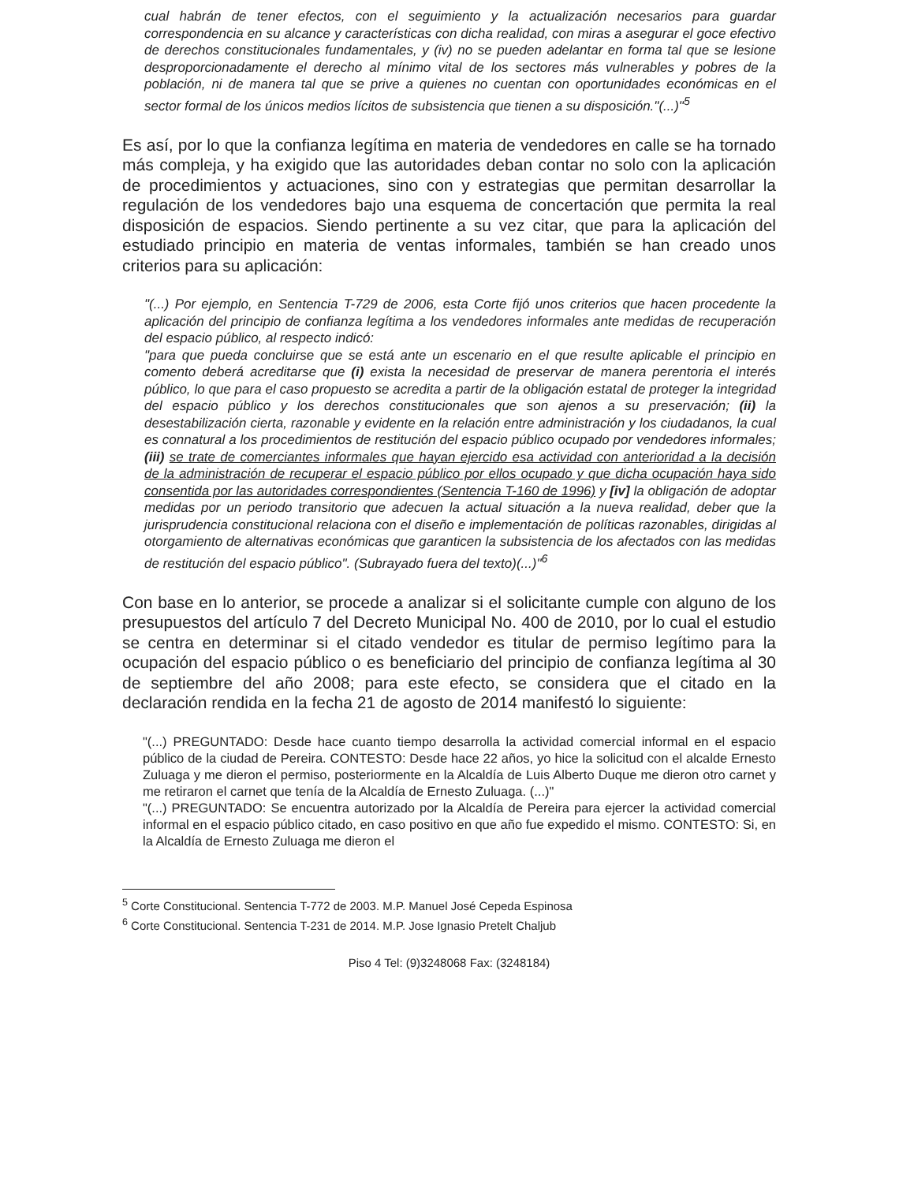cual habrán de tener efectos, con el seguimiento y la actualización necesarios para guardar correspondencia en su alcance y características con dicha realidad, con miras a asegurar el goce efectivo de derechos constitucionales fundamentales, y (iv) no se pueden adelantar en forma tal que se lesione desproporcionadamente el derecho al mínimo vital de los sectores más vulnerables y pobres de la población, ni de manera tal que se prive a quienes no cuentan con oportunidades económicas en el sector formal de los únicos medios lícitos de subsistencia que tienen a su disposición."(...)"<sup>5</sup>
Es así, por lo que la confianza legítima en materia de vendedores en calle se ha tornado más compleja, y ha exigido que las autoridades deban contar no solo con la aplicación de procedimientos y actuaciones, sino con y estrategias que permitan desarrollar la regulación de los vendedores bajo una esquema de concertación que permita la real disposición de espacios. Siendo pertinente a su vez citar, que para la aplicación del estudiado principio en materia de ventas informales, también se han creado unos criterios para su aplicación:
"(...) Por ejemplo, en Sentencia T-729 de 2006, esta Corte fijó unos criterios que hacen procedente la aplicación del principio de confianza legítima a los vendedores informales ante medidas de recuperación del espacio público, al respecto indicó:
"para que pueda concluirse que se está ante un escenario en el que resulte aplicable el principio en comento deberá acreditarse que (i) exista la necesidad de preservar de manera perentoria el interés público, lo que para el caso propuesto se acredita a partir de la obligación estatal de proteger la integridad del espacio público y los derechos constitucionales que son ajenos a su preservación; (ii) la desestabilización cierta, razonable y evidente en la relación entre administración y los ciudadanos, la cual es connatural a los procedimientos de restitución del espacio público ocupado por vendedores informales; (iii) se trate de comerciantes informales que hayan ejercido esa actividad con anterioridad a la decisión de la administración de recuperar el espacio público por ellos ocupado y que dicha ocupación haya sido consentida por las autoridades correspondientes (Sentencia T-160 de 1996) y [iv] la obligación de adoptar medidas por un periodo transitorio que adecuen la actual situación a la nueva realidad, deber que la jurisprudencia constitucional relaciona con el diseño e implementación de políticas razonables, dirigidas al otorgamiento de alternativas económicas que garanticen la subsistencia de los afectados con las medidas de restitución del espacio público". (Subrayado fuera del texto)(...)"<sup>6</sup>
Con base en lo anterior, se procede a analizar si el solicitante cumple con alguno de los presupuestos del artículo 7 del Decreto Municipal No. 400 de 2010, por lo cual el estudio se centra en determinar si el citado vendedor es titular de permiso legítimo para la ocupación del espacio público o es beneficiario del principio de confianza legítima al 30 de septiembre del año 2008; para este efecto, se considera que el citado en la declaración rendida en la fecha 21 de agosto de 2014 manifestó lo siguiente:
"(...) PREGUNTADO: Desde hace cuanto tiempo desarrolla la actividad comercial informal en el espacio público de la ciudad de Pereira. CONTESTO: Desde hace 22 años, yo hice la solicitud con el alcalde Ernesto Zuluaga y me dieron el permiso, posteriormente en la Alcaldía de Luis Alberto Duque me dieron otro carnet y me retiraron el carnet que tenía de la Alcaldía de Ernesto Zuluaga. (...)"
"(...) PREGUNTADO: Se encuentra autorizado por la Alcaldía de Pereira para ejercer la actividad comercial informal en el espacio público citado, en caso positivo en que año fue expedido el mismo. CONTESTO: Si, en la Alcaldía de Ernesto Zuluaga me dieron el
<sup>5</sup> Corte Constitucional. Sentencia T-772 de 2003. M.P. Manuel José Cepeda Espinosa
<sup>6</sup> Corte Constitucional. Sentencia T-231 de 2014. M.P. Jose Ignasio Pretelt Chaljub
Piso 4 Tel: (9)3248068 Fax: (3248184)